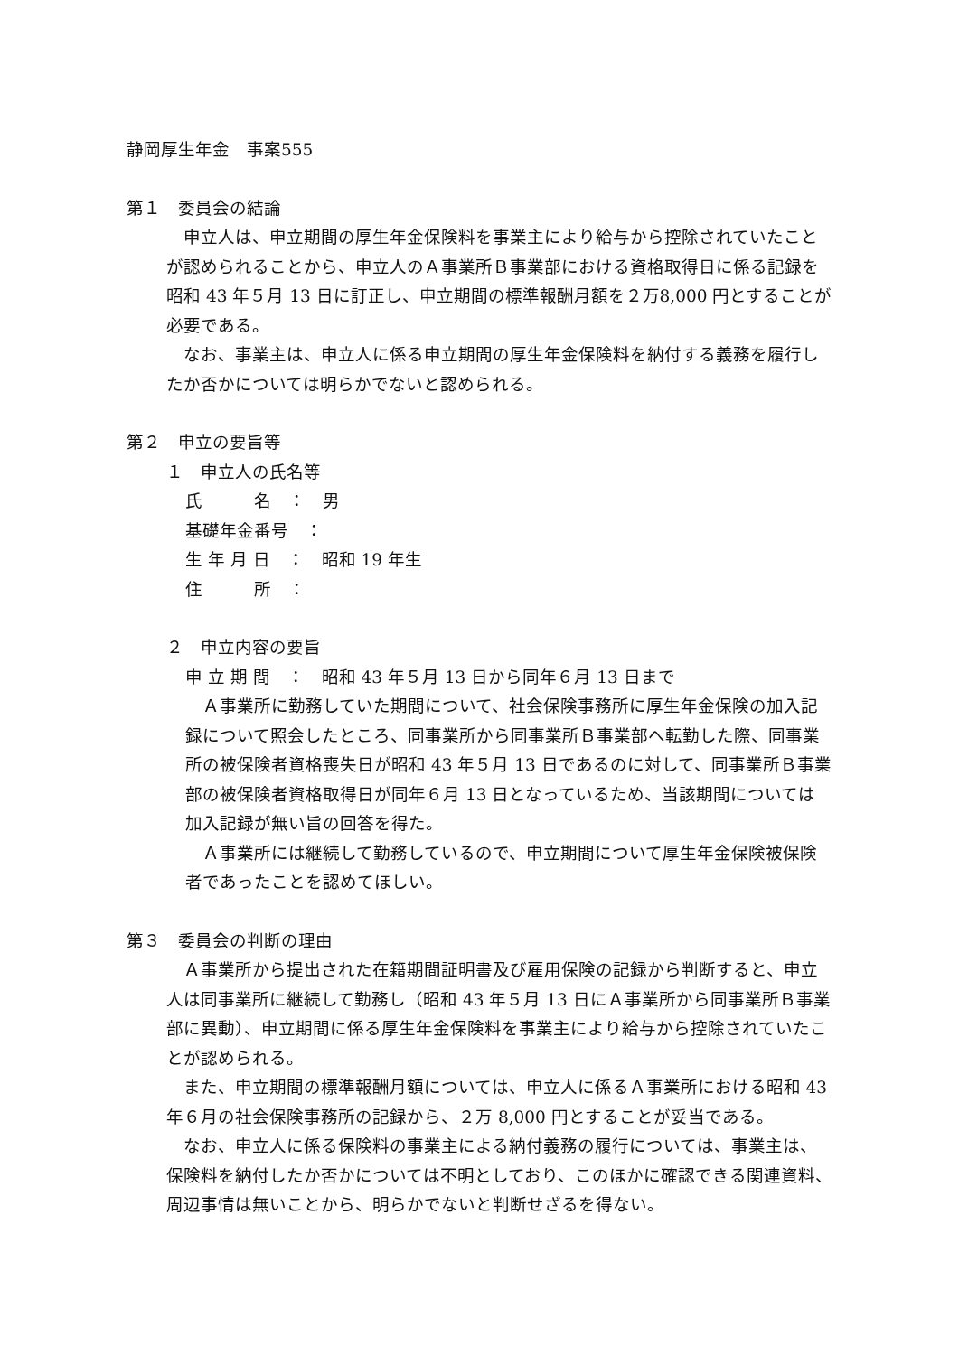静岡厚生年金　事案555
第１　委員会の結論
申立人は、申立期間の厚生年金保険料を事業主により給与から控除されていたことが認められることから、申立人のＡ事業所Ｂ事業部における資格取得日に係る記録を昭和 43 年５月 13 日に訂正し、申立期間の標準報酬月額を２万8,000 円とすることが必要である。
なお、事業主は、申立人に係る申立期間の厚生年金保険料を納付する義務を履行したか否かについては明らかでないと認められる。
第２　申立の要旨等
１　申立人の氏名等
氏　　　名　：　男
基礎年金番号　：
生 年 月 日　：　昭和 19 年生
住　　　所　：
２　申立内容の要旨
申 立 期 間　：　昭和 43 年５月 13 日から同年６月 13 日まで
Ａ事業所に勤務していた期間について、社会保険事務所に厚生年金保険の加入記録について照会したところ、同事業所から同事業所Ｂ事業部へ転勤した際、同事業所の被保険者資格喪失日が昭和 43 年５月 13 日であるのに対して、同事業所Ｂ事業部の被保険者資格取得日が同年６月 13 日となっているため、当該期間については加入記録が無い旨の回答を得た。
Ａ事業所には継続して勤務しているので、申立期間について厚生年金保険被保険者であったことを認めてほしい。
第３　委員会の判断の理由
Ａ事業所から提出された在籍期間証明書及び雇用保険の記録から判断すると、申立人は同事業所に継続して勤務し（昭和 43 年５月 13 日にＡ事業所から同事業所Ｂ事業部に異動）、申立期間に係る厚生年金保険料を事業主により給与から控除されていたことが認められる。
また、申立期間の標準報酬月額については、申立人に係るＡ事業所における昭和 43 年６月の社会保険事務所の記録から、２万 8,000 円とすることが妥当である。
なお、申立人に係る保険料の事業主による納付義務の履行については、事業主は、保険料を納付したか否かについては不明としており、このほかに確認できる関連資料、周辺事情は無いことから、明らかでないと判断せざるを得ない。